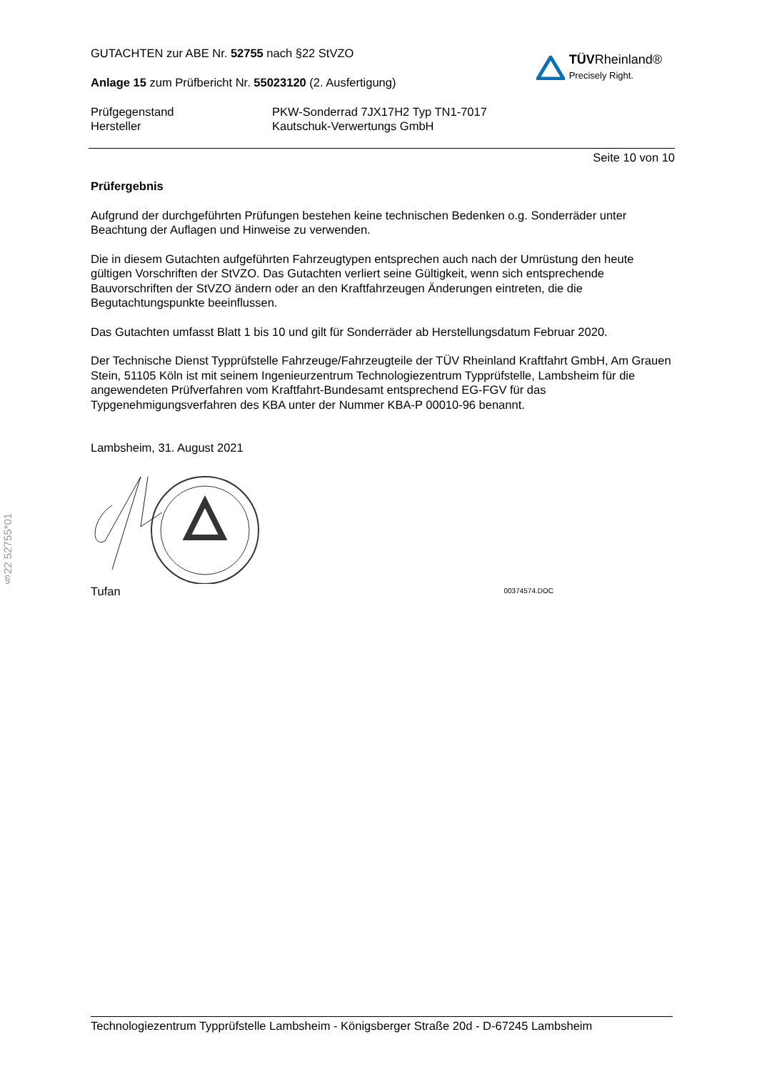§22 52755*01
GUTACHTEN zur ABE Nr. 52755 nach §22 StVZO
Anlage 15 zum Prüfbericht Nr. 55023120 (2. Ausfertigung)
TÜV Rheinland®
Precisely Right.
Prüfgegenstand
Hersteller
PKW-Sonderrad 7JX17H2 Typ TN1-7017
Kautschuk-Verwertungs GmbH
Seite 10 von 10
Prüfergebnis
Aufgrund der durchgeführten Prüfungen bestehen keine technischen Bedenken o.g. Sonderräder unter Beachtung der Auflagen und Hinweise zu verwenden.
Die in diesem Gutachten aufgeführten Fahrzeugtypen entsprechen auch nach der Umrüstung den heute gültigen Vorschriften der StVZO. Das Gutachten verliert seine Gültigkeit, wenn sich entsprechende Bauvorschriften der StVZO ändern oder an den Kraftfahrzeugen Änderungen eintreten, die die Begutachtungspunkte beeinflussen.
Das Gutachten umfasst Blatt 1 bis 10 und gilt für Sonderräder ab Herstellungsdatum Februar 2020.
Der Technische Dienst Typprüfstelle Fahrzeuge/Fahrzeugteile der TÜV Rheinland Kraftfahrt GmbH, Am Grauen Stein, 51105 Köln ist mit seinem Ingenieurzentrum Technologiezentrum Typprüfstelle, Lambsheim für die angewendeten Prüfverfahren vom Kraftfahrt-Bundesamt entsprechend EG-FGV für das Typgenehmigungsverfahren des KBA unter der Nummer KBA-P 00010-96 benannt.
Lambsheim, 31. August 2021
Tufan 00374574.DOC
Technologiezentrum Typprüfstelle Lambsheim - Königsberger Straße 20d - D-67245 Lambsheim